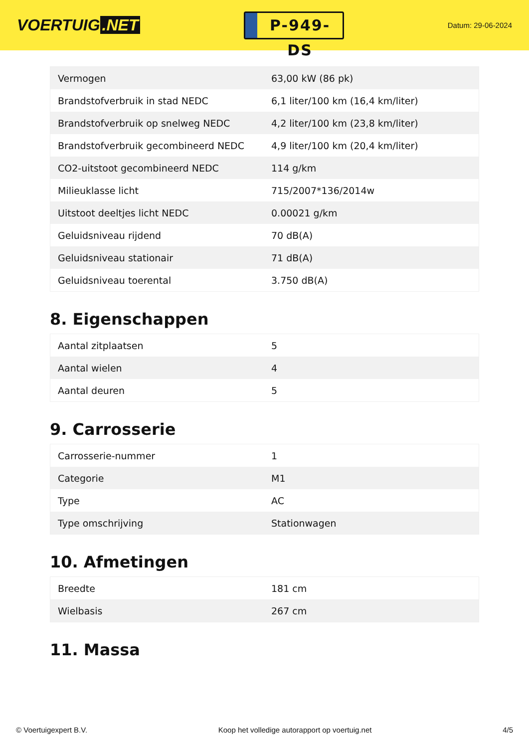VOERTUIG.NET
P-949-DS
Datum: 29-06-2024
| Vermogen | 63,00 kW (86 pk) |
| Brandstofverbruik in stad NEDC | 6,1 liter/100 km (16,4 km/liter) |
| Brandstofverbruik op snelweg NEDC | 4,2 liter/100 km (23,8 km/liter) |
| Brandstofverbruik gecombineerd NEDC | 4,9 liter/100 km (20,4 km/liter) |
| CO2-uitstoot gecombineerd NEDC | 114 g/km |
| Milieuklasse licht | 715/2007*136/2014w |
| Uitstoot deeltjes licht NEDC | 0.00021 g/km |
| Geluidsniveau rijdend | 70 dB(A) |
| Geluidsniveau stationair | 71 dB(A) |
| Geluidsniveau toerental | 3.750 dB(A) |
8. Eigenschappen
| Aantal zitplaatsen | 5 |
| Aantal wielen | 4 |
| Aantal deuren | 5 |
9. Carrosserie
| Carrosserie-nummer | 1 |
| Categorie | M1 |
| Type | AC |
| Type omschrijving | Stationwagen |
10. Afmetingen
| Breedte | 181 cm |
| Wielbasis | 267 cm |
11. Massa
© Voertuigexpert B.V. Koop het volledige autorapport op voertuig.net 4/5